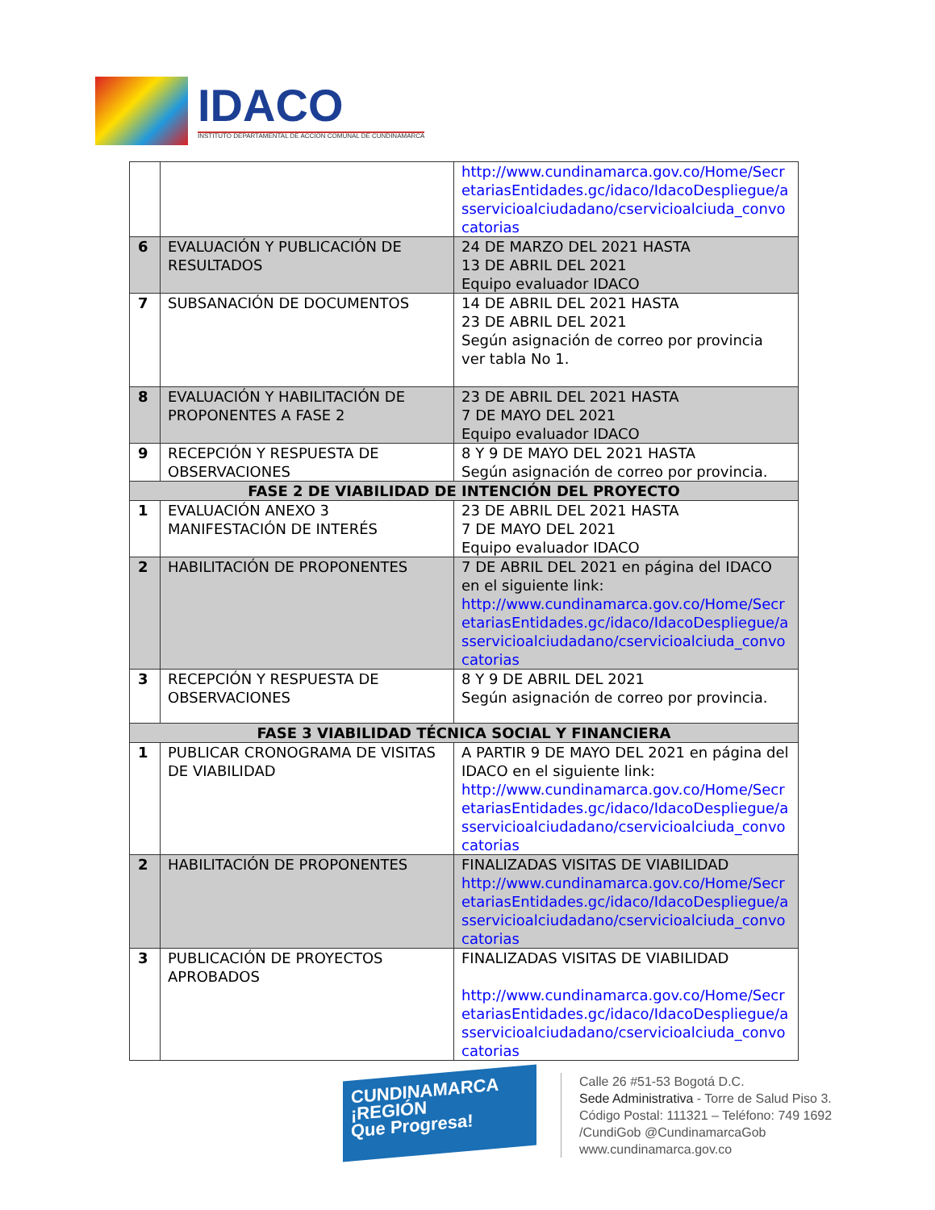IDACO
INSTITUTO DEPARTAMENTAL DE ACCIÓN COMUNAL DE CUNDINAMARCA
| | | http://www.cundinamarca.gov.co/Home/SecretariasEntidades.gc/idaco/IdacoDespliegue/asservicioalciudadano/cservicioalciuda_convocatorias |
| 6 | EVALUACIÓN Y PUBLICACIÓN DE RESULTADOS | 24 DE MARZO DEL 2021 HASTA 13 DE ABRIL DEL 2021 Equipo evaluador IDACO |
| 7 | SUBSANACIÓN DE DOCUMENTOS | 14 DE ABRIL DEL 2021 HASTA 23 DE ABRIL DEL 2021 Según asignación de correo por provincia ver tabla No 1. |
| 8 | EVALUACIÓN Y HABILITACIÓN DE PROPONENTES A FASE 2 | 23 DE ABRIL DEL 2021 HASTA 7 DE MAYO DEL 2021 Equipo evaluador IDACO |
| 9 | RECEPCIÓN Y RESPUESTA DE OBSERVACIONES | 8 Y 9 DE MAYO DEL 2021 HASTA Según asignación de correo por provincia. |
| FASE 2 DE VIABILIDAD DE INTENCIÓN DEL PROYECTO | | |
| 1 | EVALUACIÓN ANEXO 3 MANIFESTACIÓN DE INTERÉS | 23 DE ABRIL DEL 2021 HASTA 7 DE MAYO DEL 2021 Equipo evaluador IDACO |
| 2 | HABILITACIÓN DE PROPONENTES | 7 DE ABRIL DEL 2021 en página del IDACO en el siguiente link: http://www.cundinamarca.gov.co/Home/SecretariasEntidades.gc/idaco/IdacoDespliegue/asservicioalciudadano/cservicioalciuda_convocatorias |
| 3 | RECEPCIÓN Y RESPUESTA DE OBSERVACIONES | 8 Y 9 DE ABRIL DEL 2021 Según asignación de correo por provincia. |
| FASE 3 VIABILIDAD TÉCNICA SOCIAL Y FINANCIERA | | |
| 1 | PUBLICAR CRONOGRAMA DE VISITAS DE VIABILIDAD | A PARTIR 9 DE MAYO DEL 2021 en página del IDACO en el siguiente link: http://www.cundinamarca.gov.co/Home/SecretariasEntidades.gc/idaco/IdacoDespliegue/asservicioalciudadano/cservicioalciuda_convocatorias |
| 2 | HABILITACIÓN DE PROPONENTES | FINALIZADAS VISITAS DE VIABILIDAD http://www.cundinamarca.gov.co/Home/SecretariasEntidades.gc/idaco/IdacoDespliegue/asservicioalciudadano/cservicioalciuda_convocatorias |
| 3 | PUBLICACIÓN DE PROYECTOS APROBADOS | FINALIZADAS VISITAS DE VIABILIDAD http://www.cundinamarca.gov.co/Home/SecretariasEntidades.gc/idaco/IdacoDespliegue/asservicioalciudadano/cservicioalciuda_convocatorias |
CUNDINAMARCA
¡REGIÓN
Que Progresa!
Calle 26 #51-53 Bogotá D.C.
Sede Administrativa - Torre de Salud Piso 3.
Código Postal: 111321 – Teléfono: 749 1692
/CundiGob @CundinamarcaGob
www.cundinamarca.gov.co